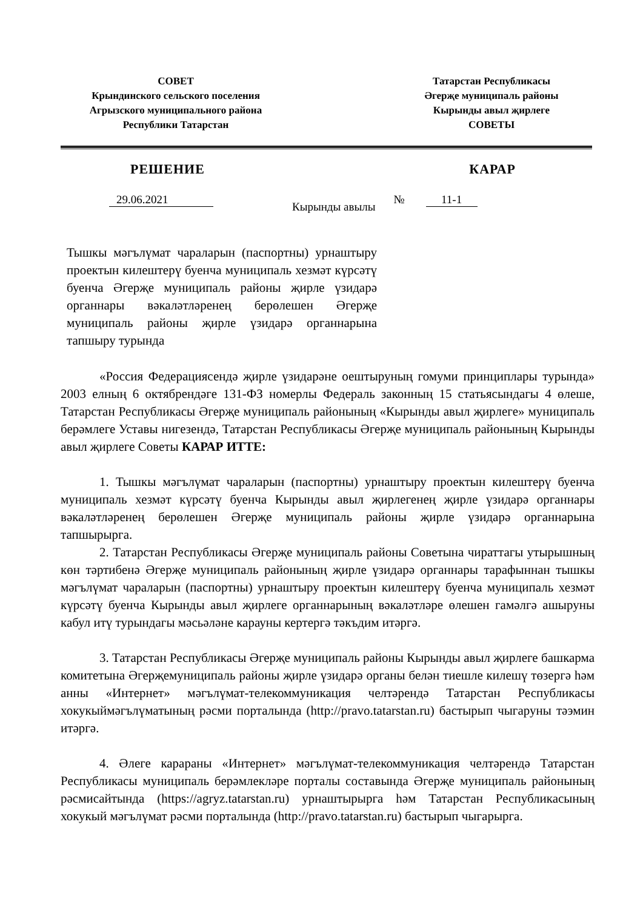СОВЕТ
Крындинского сельского поселения
Агрызского муниципального района
Республики Татарстан
Татарстан Республикасы
Әгерҗе муниципаль районы
Кырынды авыл җирлеге
СОВЕТЫ
РЕШЕНИЕ КАРАР
29.06.2021 Кырынды авылы № 11-1
Тышкы мәгълүмат чараларын (паспортны) урнаштыру проектын килештерү буенча муниципаль хезмәт күрсәтү буенча Әгерҗе муниципаль районы җирле үзидарә органнары вәкаләтләренең берөлешен Әгерҗе муниципаль районы җирле үзидарә органнарына тапшыру турында
«Россия Федерациясендә җирле үзидарәне оештыруның гомуми принциплары турында» 2003 елның 6 октябрендәге 131-ФЗ номерлы Федераль законның 15 статьясындагы 4 өлеше, Татарстан Республикасы Әгерҗе муниципаль районының «Кырынды авыл җирлеге» муниципаль берәмлеге Уставы нигезендә, Татарстан Республикасы Әгерҗе муниципаль районының Кырынды авыл җирлеге Советы КАРАР ИТТЕ:
1. Тышкы мәгълүмат чараларын (паспортны) урнаштыру проектын килештерү буенча муниципаль хезмәт күрсәтү буенча Кырынды авыл җирлегенең җирле үзидарә органнары вәкаләтләренең берөлешен Әгерҗе муниципаль районы җирле үзидарә органнарына тапшырырга.
2. Татарстан Республикасы Әгерҗе муниципаль районы Советына чираттагы утырышның көн тәртибенә Әгерҗе муниципаль районының җирле үзидарә органнары тарафыннан тышкы мәгълүмат чараларын (паспортны) урнаштыру проектын килештерү буенча муниципаль хезмәт күрсәтү буенча Кырынды авыл җирлеге органнарының вәкаләтләре өлешен гамәлгә ашыруны кабул итү турындагы мәсьәләне карауны кертергә тәкъдим итәргә.
3. Татарстан Республикасы Әгерҗе муниципаль районы Кырынды авыл җирлеге башкарма комитетына Әгерҗемуниципаль районы җирле үзидарә органы белән тиешле килешү төзергә һәм анны «Интернет» мәгълүмат-телекоммуникация челтәрендә Татарстан Республикасы хокукыймәгълүматының рәсми порталында (http://pravo.tatarstan.ru) бастырып чыгаруны тәэмин итәргә.
4. Әлеге карараны «Интернет» мәгълүмат-телекоммуникация челтәрендә Татарстан Республикасы муниципаль берәмлекләре порталы составында Әгерҗе муниципаль районының рәсмисайтында (https://agryz.tatarstan.ru) урнаштырырга һәм Татарстан Республикасының хокукый мәгълүмат рәсми порталында (http://pravo.tatarstan.ru) бастырып чыгарырга.